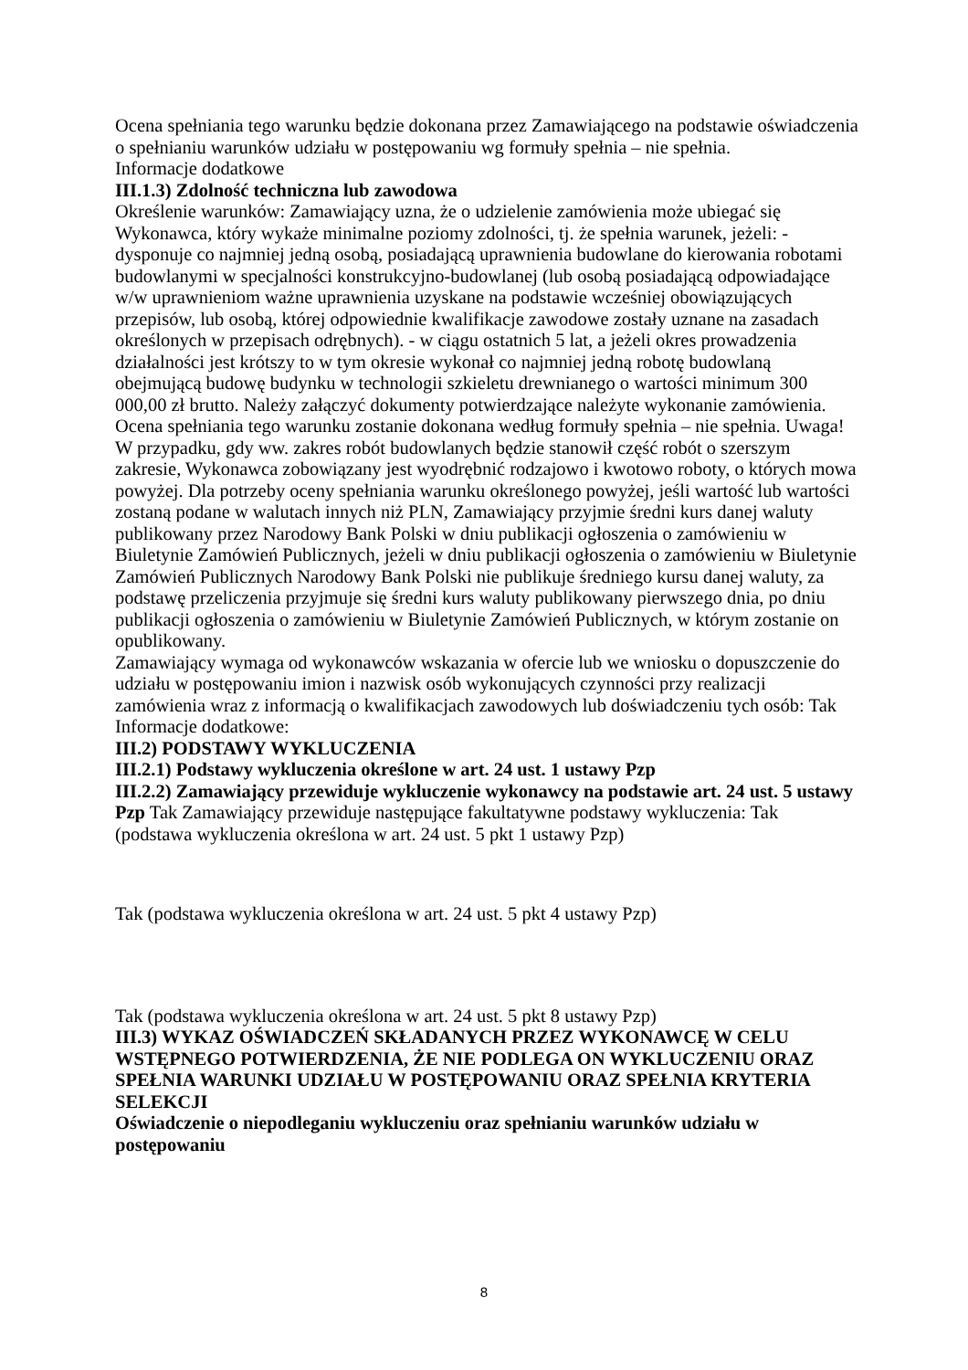Ocena spełniania tego warunku będzie dokonana przez Zamawiającego na podstawie oświadczenia o spełnianiu warunków udziału w postępowaniu wg formuły spełnia – nie spełnia.
Informacje dodatkowe
III.1.3) Zdolność techniczna lub zawodowa
Określenie warunków: Zamawiający uzna, że o udzielenie zamówienia może ubiegać się Wykonawca, który wykaże minimalne poziomy zdolności, tj. że spełnia warunek, jeżeli: - dysponuje co najmniej jedną osobą, posiadającą uprawnienia budowlane do kierowania robotami budowlanymi w specjalności konstrukcyjno-budowlanej (lub osobą posiadającą odpowiadające w/w uprawnieniom ważne uprawnienia uzyskane na podstawie wcześniej obowiązujących przepisów, lub osobą, której odpowiednie kwalifikacje zawodowe zostały uznane na zasadach określonych w przepisach odrębnych). - w ciągu ostatnich 5 lat, a jeżeli okres prowadzenia działalności jest krótszy to w tym okresie wykonał co najmniej jedną robotę budowlaną obejmującą budowę budynku w technologii szkieletu drewnianego o wartości minimum 300 000,00 zł brutto. Należy załączyć dokumenty potwierdzające należyte wykonanie zamówienia. Ocena spełniania tego warunku zostanie dokonana według formuły spełnia – nie spełnia. Uwaga! W przypadku, gdy ww. zakres robót budowlanych będzie stanowił część robót o szerszym zakresie, Wykonawca zobowiązany jest wyodrębnić rodzajowo i kwotowo roboty, o których mowa powyżej. Dla potrzeby oceny spełniania warunku określonego powyżej, jeśli wartość lub wartości zostaną podane w walutach innych niż PLN, Zamawiający przyjmie średni kurs danej waluty publikowany przez Narodowy Bank Polski w dniu publikacji ogłoszenia o zamówieniu w Biuletynie Zamówień Publicznych, jeżeli w dniu publikacji ogłoszenia o zamówieniu w Biuletynie Zamówień Publicznych Narodowy Bank Polski nie publikuje średniego kursu danej waluty, za podstawę przeliczenia przyjmuje się średni kurs waluty publikowany pierwszego dnia, po dniu publikacji ogłoszenia o zamówieniu w Biuletynie Zamówień Publicznych, w którym zostanie on opublikowany.
Zamawiający wymaga od wykonawców wskazania w ofercie lub we wniosku o dopuszczenie do udziału w postępowaniu imion i nazwisk osób wykonujących czynności przy realizacji zamówienia wraz z informacją o kwalifikacjach zawodowych lub doświadczeniu tych osób: Tak
Informacje dodatkowe:
III.2) PODSTAWY WYKLUCZENIA
III.2.1) Podstawy wykluczenia określone w art. 24 ust. 1 ustawy Pzp
III.2.2) Zamawiający przewiduje wykluczenie wykonawcy na podstawie art. 24 ust. 5 ustawy Pzp Tak Zamawiający przewiduje następujące fakultatywne podstawy wykluczenia: Tak (podstawa wykluczenia określona w art. 24 ust. 5 pkt 1 ustawy Pzp)
Tak (podstawa wykluczenia określona w art. 24 ust. 5 pkt 4 ustawy Pzp)
Tak (podstawa wykluczenia określona w art. 24 ust. 5 pkt 8 ustawy Pzp)
III.3) WYKAZ OŚWIADCZEŃ SKŁADANYCH PRZEZ WYKONAWCĘ W CELU WSTĘPNEGO POTWIERDZENIA, ŻE NIE PODLEGA ON WYKLUCZENIU ORAZ SPEŁNIA WARUNKI UDZIAŁU W POSTĘPOWANIU ORAZ SPEŁNIA KRYTERIA SELEKCJI
Oświadczenie o niepodleganiu wykluczeniu oraz spełnianiu warunków udziału w postępowaniu
8